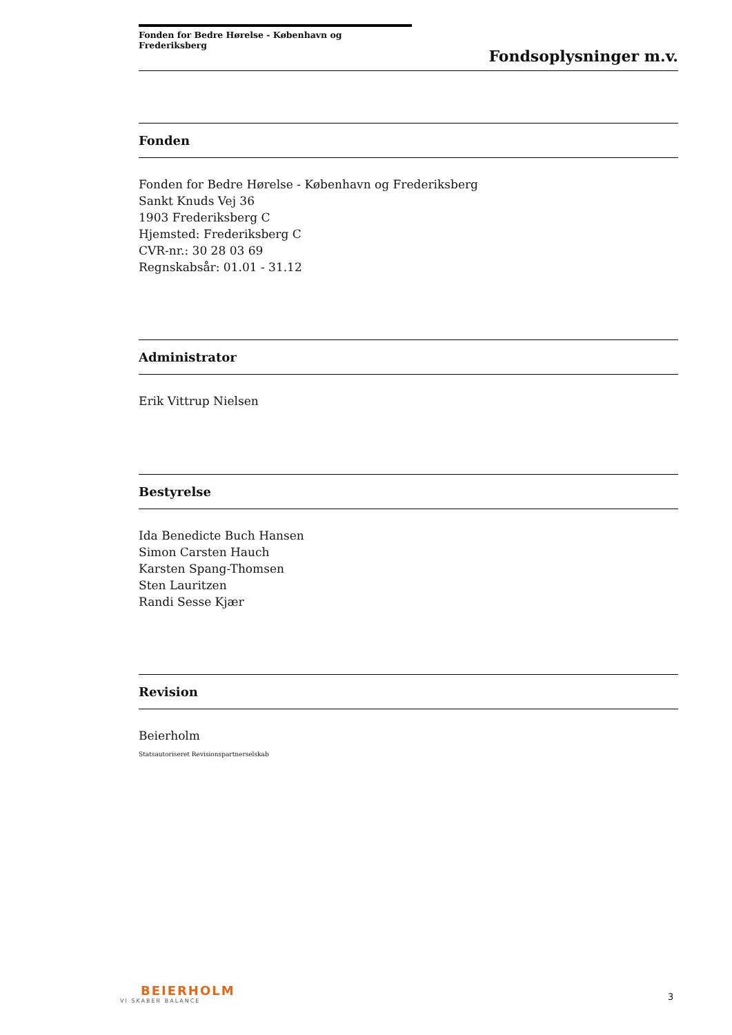Fonden for Bedre Hørelse - København og Frederiksberg
Fondsoplysninger m.v.
Fonden
Fonden for Bedre Hørelse - København og Frederiksberg
Sankt Knuds Vej 36
1903 Frederiksberg C
Hjemsted: Frederiksberg C
CVR-nr.: 30 28 03 69
Regnskabsår: 01.01 - 31.12
Administrator
Erik Vittrup Nielsen
Bestyrelse
Ida Benedicte Buch Hansen
Simon Carsten Hauch
Karsten Spang-Thomsen
Sten Lauritzen
Randi Sesse Kjær
Revision
Beierholm
Statsautoriseret Revisionspartnerselskab
BEIERHOLM
VI SKABER BALANCE
3